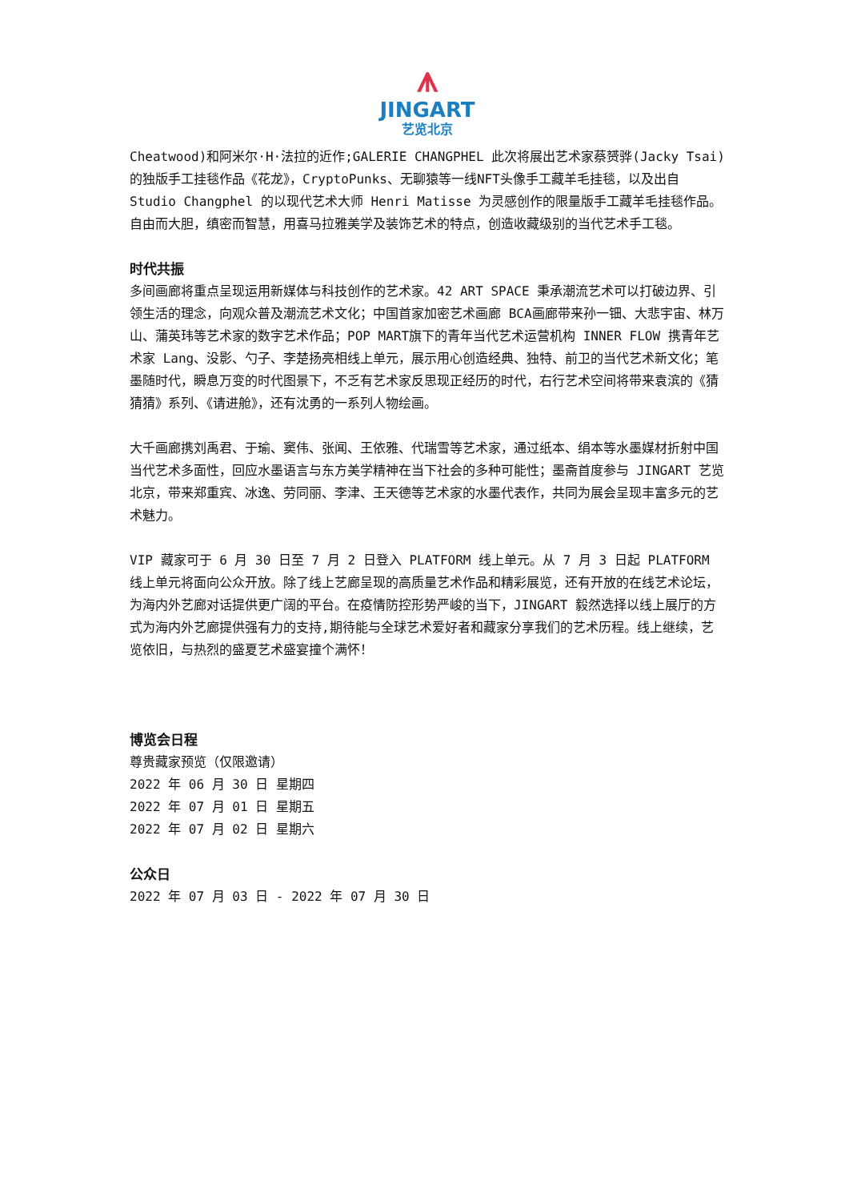⩚
JINGART
艺览北京
Cheatwood)和阿米尔·H·法拉的近作;GALERIE CHANGPHEL 此次将展出艺术家蔡赟骅(Jacky Tsai)的独版手工挂毯作品《花龙》，CryptoPunks、无聊猿等一线NFT头像手工藏羊毛挂毯，以及出自 Studio Changphel 的以现代艺术大师 Henri Matisse 为灵感创作的限量版手工藏羊毛挂毯作品。自由而大胆，缜密而智慧，用喜马拉雅美学及装饰艺术的特点，创造收藏级别的当代艺术手工毯。
时代共振
多间画廊将重点呈现运用新媒体与科技创作的艺术家。42 ART SPACE 秉承潮流艺术可以打破边界、引领生活的理念，向观众普及潮流艺术文化；中国首家加密艺术画廊 BCA画廊带来孙一钿、大悲宇宙、林万山、蒲英玮等艺术家的数字艺术作品；POP MART旗下的青年当代艺术运营机构 INNER FLOW 携青年艺术家 Lang、没影、勺子、李楚扬亮相线上单元，展示用心创造经典、独特、前卫的当代艺术新文化；笔墨随时代，瞬息万变的时代图景下，不乏有艺术家反思现正经历的时代，右行艺术空间将带来袁滨的《猜猜猜》系列、《请进舱》，还有沈勇的一系列人物绘画。
大千画廊携刘禹君、于瑜、窦伟、张闻、王依雅、代瑞雪等艺术家，通过纸本、绢本等水墨媒材折射中国当代艺术多面性，回应水墨语言与东方美学精神在当下社会的多种可能性；墨斋首度参与 JINGART 艺览北京，带来郑重宾、冰逸、劳同丽、李津、王天德等艺术家的水墨代表作，共同为展会呈现丰富多元的艺术魅力。
VIP 藏家可于 6 月 30 日至 7 月 2 日登入 PLATFORM 线上单元。从 7 月 3 日起 PLATFORM 线上单元将面向公众开放。除了线上艺廊呈现的高质量艺术作品和精彩展览，还有开放的在线艺术论坛，为海内外艺廊对话提供更广阔的平台。在疫情防控形势严峻的当下，JINGART 毅然选择以线上展厅的方式为海内外艺廊提供强有力的支持,期待能与全球艺术爱好者和藏家分享我们的艺术历程。线上继续，艺览依旧，与热烈的盛夏艺术盛宴撞个满怀！
博览会日程
尊贵藏家预览（仅限邀请）
2022 年 06 月 30 日 星期四
2022 年 07 月 01 日 星期五
2022 年 07 月 02 日 星期六
公众日
2022 年 07 月 03 日 - 2022 年 07 月 30 日